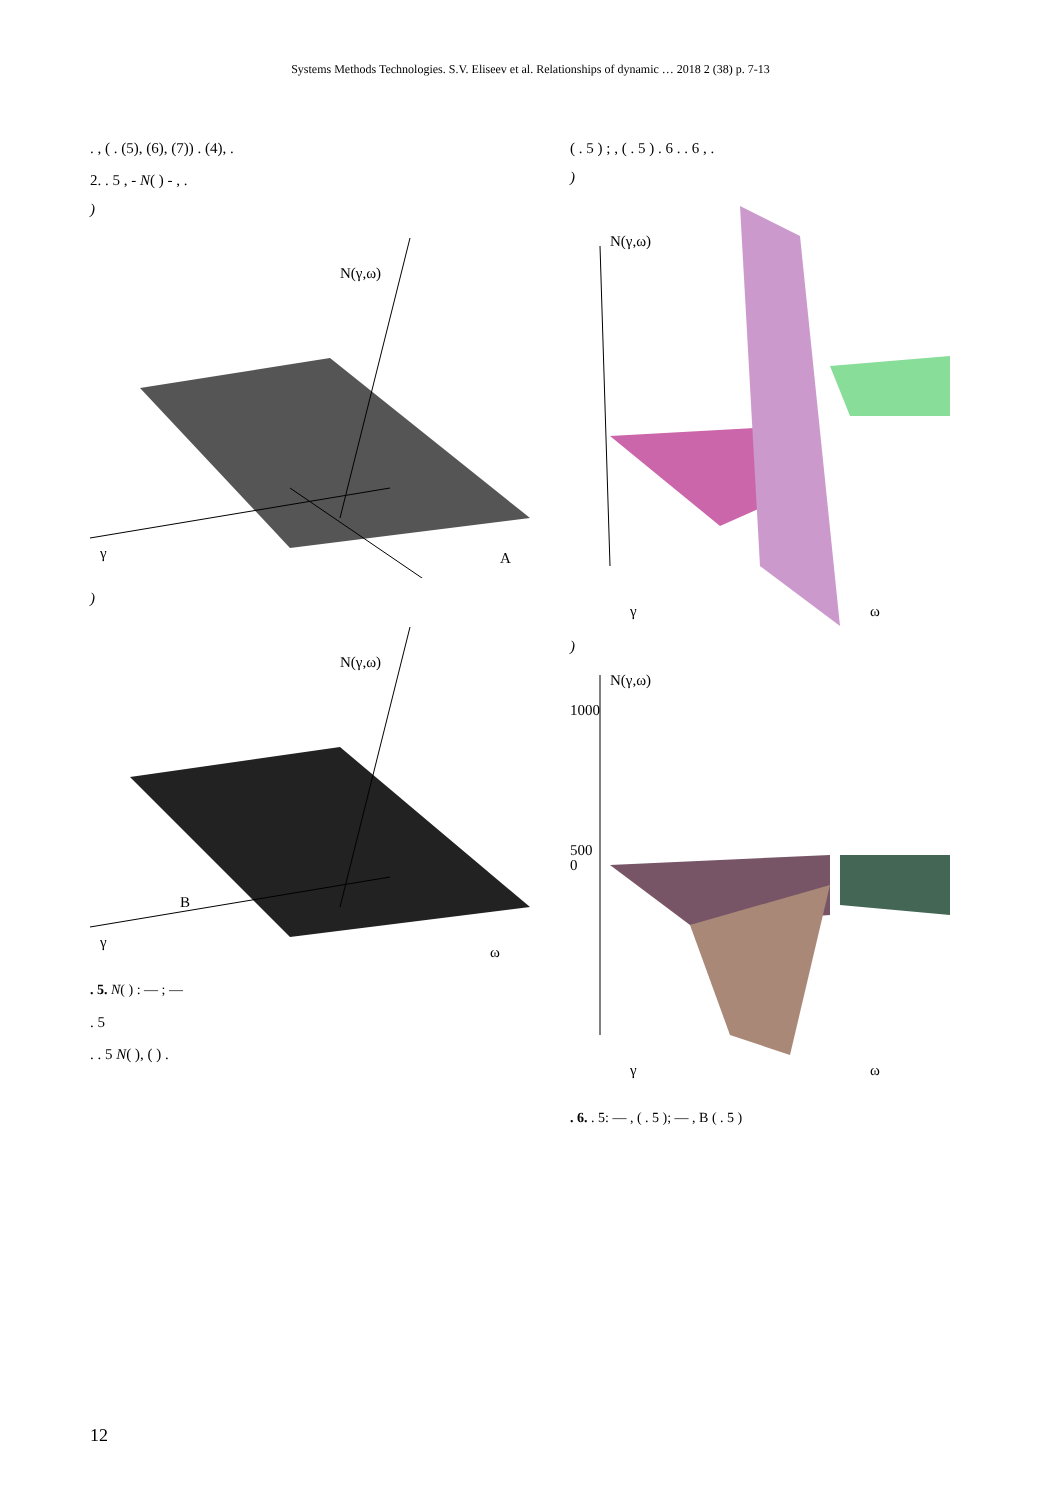Systems Methods Technologies. S.V. Eliseev et al. Relationships of dynamic … 2018 2 (38) p. 7-13
. , ( . (5), (6), (7)) . (4), .
2. . 5 , - N( ) - , .
)
N(γ,ω)
γ
A
)
N(γ,ω)
γ
B
ω
. 5. N( ) : — ; —
. 5
. . 5 N( ), ( ) .
( . 5 ) ; , ( . 5 ) . 6 . . 6 , .
)
N(γ,ω)
γ
ω
)
N(γ,ω)
1000
500
0
γ
ω
. 6. . 5: — , ( . 5 ); — , B ( . 5 )
12